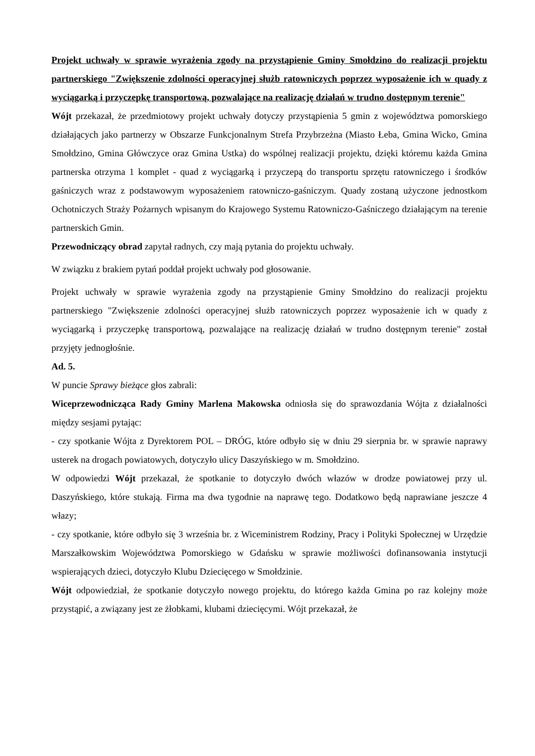Projekt uchwały w sprawie wyrażenia zgody na przystąpienie Gminy Smołdzino do realizacji projektu partnerskiego "Zwiększenie zdolności operacyjnej służb ratowniczych poprzez wyposażenie ich w quady z wyciągarką i przyczepkę transportową, pozwalające na realizację działań w trudno dostępnym terenie"
Wójt przekazał, że przedmiotowy projekt uchwały dotyczy przystąpienia 5 gmin z województwa pomorskiego działających jako partnerzy w Obszarze Funkcjonalnym Strefa Przybrzeżna (Miasto Łeba, Gmina Wicko, Gmina Smołdzino, Gmina Główczyce oraz Gmina Ustka) do wspólnej realizacji projektu, dzięki któremu każda Gmina partnerska otrzyma 1 komplet - quad z wyciągarką i przyczepą do transportu sprzętu ratowniczego i środków gaśniczych wraz z podstawowym wyposażeniem ratowniczo-gaśniczym. Quady zostaną użyczone jednostkom Ochotniczych Straży Pożarnych wpisanym do Krajowego Systemu Ratowniczo-Gaśniczego działającym na terenie partnerskich Gmin.
Przewodniczący obrad zapytał radnych, czy mają pytania do projektu uchwały.
W związku z brakiem pytań poddał projekt uchwały pod głosowanie.
Projekt uchwały w sprawie wyrażenia zgody na przystąpienie Gminy Smołdzino do realizacji projektu partnerskiego "Zwiększenie zdolności operacyjnej służb ratowniczych poprzez wyposażenie ich w quady z wyciągarką i przyczepkę transportową, pozwalające na realizację działań w trudno dostępnym terenie" został przyjęty jednogłośnie.
Ad. 5.
W puncie Sprawy bieżące głos zabrali:
Wiceprzewodnicząca Rady Gminy Marlena Makowska odniosła się do sprawozdania Wójta z działalności między sesjami pytając:
- czy spotkanie Wójta z Dyrektorem POL – DRÓG, które odbyło się w dniu 29 sierpnia br. w sprawie naprawy usterek na drogach powiatowych, dotyczyło ulicy Daszyńskiego w m. Smołdzino.
W odpowiedzi Wójt przekazał, że spotkanie to dotyczyło dwóch włazów w drodze powiatowej przy ul. Daszyńskiego, które stukają. Firma ma dwa tygodnie na naprawę tego. Dodatkowo będą naprawiane jeszcze 4 włazy;
- czy spotkanie, które odbyło się 3 września br. z Wiceministrem Rodziny, Pracy i Polityki Społecznej w Urzędzie Marszałkowskim Województwa Pomorskiego w Gdańsku w sprawie możliwości dofinansowania instytucji wspierających dzieci, dotyczyło Klubu Dziecięcego w Smołdzinie.
Wójt odpowiedział, że spotkanie dotyczyło nowego projektu, do którego każda Gmina po raz kolejny może przystąpić, a związany jest ze żłobkami, klubami dziecięcymi. Wójt przekazał, że